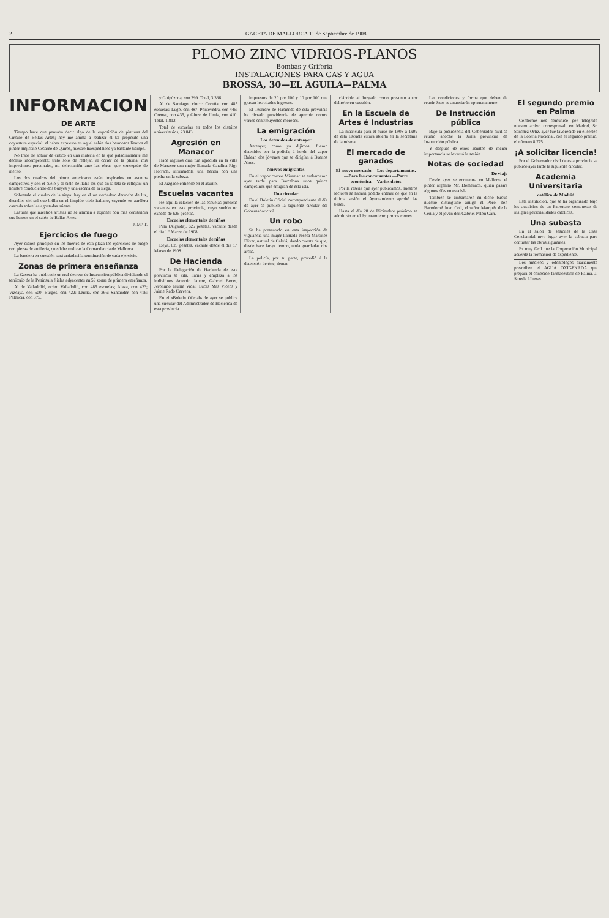2 GACETA DE MALLORCA 11 de Septiembre de 1908
PLOMO ZINC VIDRIOS-PLANOS
Bombas y Grifería
INSTALACIONES PARA GAS Y AGUA
BROSSA, 30—EL ÁGUILA—PALMA
INFORMACION
DE ARTE
Tiempo hace que pensaba decir algo de la exposición de pinturas del Círculo de Bellas Artes; hoy me anima á realizar el tal propósito una coyuntura especial: el haber expuesto en aquel salón dos hermosos lienzos el pintor mejicano Cesareo de Quirós, nuestro huesped hace ya bastante tiempo.
No trato de actuar de crítico en una materia en la que paladinamente me declaro incompetente; trato sólo de reflejar, al correr de la pluma, mis impresiones personales, mi delectación ante las obras que conceptúo de mérito.
Los dos cuadros del pintor americano están inspirados en asuntos campestres, y son el suelo y el cielo de Italia los que en la tela se reflejan: un hombre conduciendo dos bueyes y una escena de la siega.
Sobresale el cuadro de la siega: hay en él un verdadero derroche de luz, destellos del sol que brilla en el límpido cielo italiano, cayendo en aurífera cascada sobre las agostadas mieses.
Lástima que nuestros artistas no se animen á exponer con mas constancia sus lienzos en el salón de Bellas Artes.
J. M.ª T.
Ejercicios de fuego
Ayer dieron principio en los fuertes de esta plaza los ejercicios de fuego con piezas de artillería, que debe realizar la Comandancia de Mallorca.
La bandera en cuestión será arriada á la terminación de cada ejercicio.
Zonas de primera enseñanza
La Gaceta ha publicado un real decreto de Instrucción pública dividiendo el territorio de la Península é islas adyacentes en 59 zonas de primera enseñanza.
Al de Valladolid, ocho: Valladolid, con 485 escuelas; Alava, con 423; Vizcaya, con 500; Burgos, con 422; Lerma, con 366; Santander, con 416; Palencia, con 375,
y Guipúzcoa, con 399. Total, 3.336.
Al de Santiago, cinco: Coruña, con 485 escuelas; Lugo, con 487; Pontevedra, con 445; Orense, con 435, y Ginzo de Limia, con 410. Total, 1.812.
Total de escuelas en todos los distritos universitarios, 23.843.
Agresión en Manacor
Hace algunos días fué agredida en la villa de Manacor una mujer llamada Catalina Rigo Horrach, infiriéndola una herida con una piedra en la cabeza.
El Juzgado entiende en el asunto.
Escuelas vacantes
Hé aquí la relación de las escuelas públicas vacantes en esta provincia, cuyo sueldo no excede de 625 pesetas.
Escuelas elementales de niños
Pina (Algaida), 625 pesetas, vacante desde el día 1.º Marzo de 1908.
Escuelas elementales de niñas
Deyá, 625 pesetas, vacante desde el día 1.º Marzo de 1908.
De Hacienda
Por la Delegación de Hacienda de esta provincia se cita, llama y emplaza á los individuos Antonio Jaume, Gabriel Bonet, Jerónimo Jaume Vidal, Lucas Mas Vicens y Jaime Rado Cervera.
En el «Boletín Oficial» de ayer se publica una circular del Administrador de Hacienda de esta provincia.
impuestos de 20 por 100 y 10 por 100 que gravan los citados ingresos.
El Tesorero de Hacienda de esta provincia ha dictado providencia de apremio contra varios contribuyentes morosos.
La emigración
Los detenidos de anteayer
Anteayer, como ya dijimos, fueron detenidos por la policía, á bordo del vapor Balear, dos jóvenes que se dirigían á Buenos Aires.
Nuevos emigrantes
En el vapor correo Miramar se embarcaron ayer tarde para Barcelona unos quince campesinos que emigran de esta isla.
Una circular
En el Boletín Oficial correspondiente al día de ayer se publicó la siguiente circular del Gobernador civil.
Un robo
Se ha presentado en esta inspección de vigilancia una mujer llamada Josefa Martínez Fliver, natural de Calviá, dando cuenta de que, desde hace largo tiempo, tenía guardadas dos arcas.
La policía, por su parte, procedió á la detención de éste, denun-
ciándolo al Juzgado como presunto autor del robo en cuestión.
En la Escuela de Artes é Industrias
La matrícula para el curso de 1908 á 1909 de esta Escuela estará abierta en la secretaría de la misma.
El mercado de ganados
El nuevo mercado.—Los departamentos.—Para los concursantes.—Parte económica.—Varios datos
Por la reseña que ayer publicamos, nuestros lectores se habrán podido enterar de que en la última sesión el Ayuntamiento aprobó las bases.
Hasta el día 20 de Diciembre próximo se admitirán en el Ayuntamiento proposiciones.
Las condiciones y forma que deben de reunir éstos se anunciarán oportunamente.
De Instrucción pública
Bajo la presidencia del Gobernador civil se reunió anoche la Junta provincial de Instrucción pública.
Y después de otros asuntos de menor importancia se levantó la sesión.
Notas de sociedad
De viaje
Desde ayer se encuentra en Mallorca el pintor argelino Mr. Domenach, quien pasará algunos días en esta isla.
También se embarcaron en dicho buque nuestro distinguido amigo el Pbro. don Bartolomé Juan Coll, el señor Marqués de la Cenia y el joven don Gabriel Palou Garí.
El segundo premio en Palma
Conforme nos comunicó por telégrafo nuestro activo corresponsal, en Madrid, Sr. Sánchez Ortiz, ayer fué favorecido en el sorteo de la Lotería Nacional, con el segundo premio, el número 8.775.
¡A solicitar licencia!
Por el Gobernador civil de esta provincia se publicó ayer tarde la siguiente circular.
Academia Universitaria
católica de Madrid
Esta institución, que se ha organizado bajo los auspicios de un Patronato compuesto de insignes personalidades católicas.
Una subasta
En el salón de sesiones de la Casa Consistorial tuvo lugar ayer la subasta para contratar las obras siguientes.
Es muy fácil que la Corporación Municipal acuerde la formación de expediente.
Los médicos y odontólogos diariamente prescriben el AGUA OXIGENADA que prepara el conocido farmacéutico de Palma, J. Sureda Lliteras.